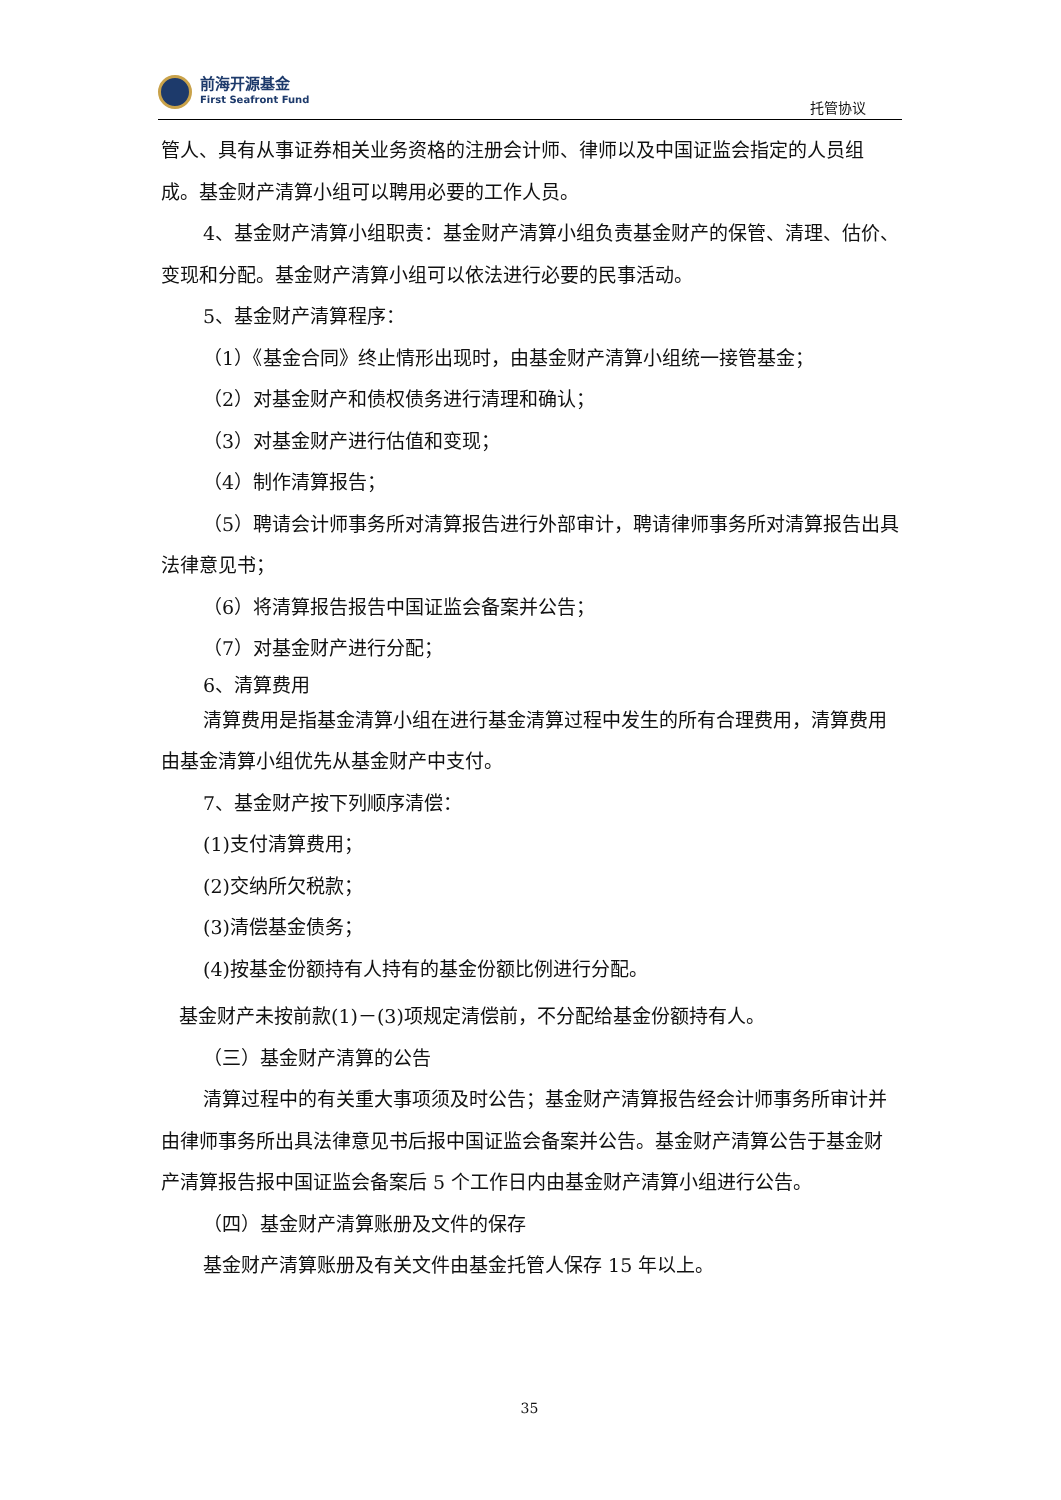前海开源基金
First Seafront Fund
托管协议
管人、具有从事证券相关业务资格的注册会计师、律师以及中国证监会指定的人员组成。基金财产清算小组可以聘用必要的工作人员。
4、基金财产清算小组职责：基金财产清算小组负责基金财产的保管、清理、估价、变现和分配。基金财产清算小组可以依法进行必要的民事活动。
5、基金财产清算程序：
（1）《基金合同》终止情形出现时，由基金财产清算小组统一接管基金；
（2）对基金财产和债权债务进行清理和确认；
（3）对基金财产进行估值和变现；
（4）制作清算报告；
（5）聘请会计师事务所对清算报告进行外部审计，聘请律师事务所对清算报告出具法律意见书；
（6）将清算报告报告中国证监会备案并公告；
（7）对基金财产进行分配；
6、清算费用
清算费用是指基金清算小组在进行基金清算过程中发生的所有合理费用，清算费用由基金清算小组优先从基金财产中支付。
7、基金财产按下列顺序清偿：
(1)支付清算费用；
(2)交纳所欠税款；
(3)清偿基金债务；
(4)按基金份额持有人持有的基金份额比例进行分配。
基金财产未按前款(1)－(3)项规定清偿前，不分配给基金份额持有人。
（三）基金财产清算的公告
清算过程中的有关重大事项须及时公告；基金财产清算报告经会计师事务所审计并由律师事务所出具法律意见书后报中国证监会备案并公告。基金财产清算公告于基金财产清算报告报中国证监会备案后 5 个工作日内由基金财产清算小组进行公告。
（四）基金财产清算账册及文件的保存
基金财产清算账册及有关文件由基金托管人保存 15 年以上。
35